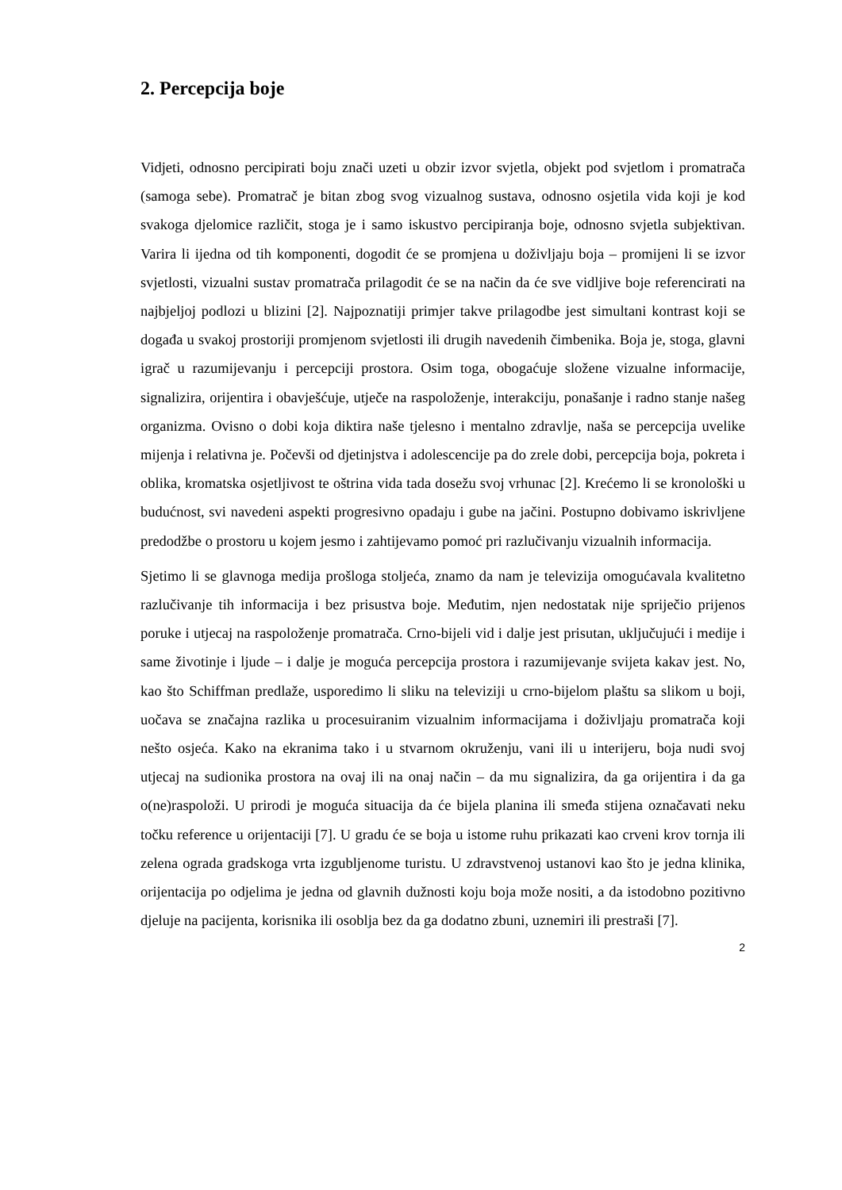2. Percepcija boje
Vidjeti, odnosno percipirati boju znači uzeti u obzir izvor svjetla, objekt pod svjetlom i promatrača (samoga sebe). Promatrač je bitan zbog svog vizualnog sustava, odnosno osjetila vida koji je kod svakoga djelomice različit, stoga je i samo iskustvo percipiranja boje, odnosno svjetla subjektivan. Varira li ijedna od tih komponenti, dogodit će se promjena u doživljaju boja – promijeni li se izvor svjetlosti, vizualni sustav promatrača prilagodit će se na način da će sve vidljive boje referencirati na najbjeljoj podlozi u blizini [2]. Najpoznatiji primjer takve prilagodbe jest simultani kontrast koji se događa u svakoj prostoriji promjenom svjetlosti ili drugih navedenih čimbenika. Boja je, stoga, glavni igrač u razumijevanju i percepciji prostora. Osim toga, obogaćuje složene vizualne informacije, signalizira, orijentira i obavješćuje, utječe na raspoloženje, interakciju, ponašanje i radno stanje našeg organizma. Ovisno o dobi koja diktira naše tjelesno i mentalno zdravlje, naša se percepcija uvelike mijenja i relativna je. Počevši od djetinjstva i adolescencije pa do zrele dobi, percepcija boja, pokreta i oblika, kromatska osjetljivost te oštrina vida tada dosežu svoj vrhunac [2]. Krećemo li se kronološki u budućnost, svi navedeni aspekti progresivno opadaju i gube na jačini. Postupno dobivamo iskrivljene predodžbe o prostoru u kojem jesmo i zahtijevamo pomoć pri razlučivanju vizualnih informacija.
Sjetimo li se glavnoga medija prošloga stoljeća, znamo da nam je televizija omogućavala kvalitetno razlučivanje tih informacija i bez prisustva boje. Međutim, njen nedostatak nije spriječio prijenos poruke i utjecaj na raspoloženje promatrača. Crno-bijeli vid i dalje jest prisutan, uključujući i medije i same životinje i ljude – i dalje je moguća percepcija prostora i razumijevanje svijeta kakav jest. No, kao što Schiffman predlaže, usporedimo li sliku na televiziji u crno-bijelom plaštu sa slikom u boji, uočava se značajna razlika u procesuiranim vizualnim informacijama i doživljaju promatrača koji nešto osjeća. Kako na ekranima tako i u stvarnom okruženju, vani ili u interijeru, boja nudi svoj utjecaj na sudionika prostora na ovaj ili na onaj način – da mu signalizira, da ga orijentira i da ga o(ne)raspoloži. U prirodi je moguća situacija da će bijela planina ili smeđa stijena označavati neku točku reference u orijentaciji [7]. U gradu će se boja u istome ruhu prikazati kao crveni krov tornja ili zelena ograda gradskoga vrta izgubljenome turistu. U zdravstvenoj ustanovi kao što je jedna klinika, orijentacija po odjelima je jedna od glavnih dužnosti koju boja može nositi, a da istodobno pozitivno djeluje na pacijenta, korisnika ili osoblja bez da ga dodatno zbuni, uznemiri ili prestraši [7].
2